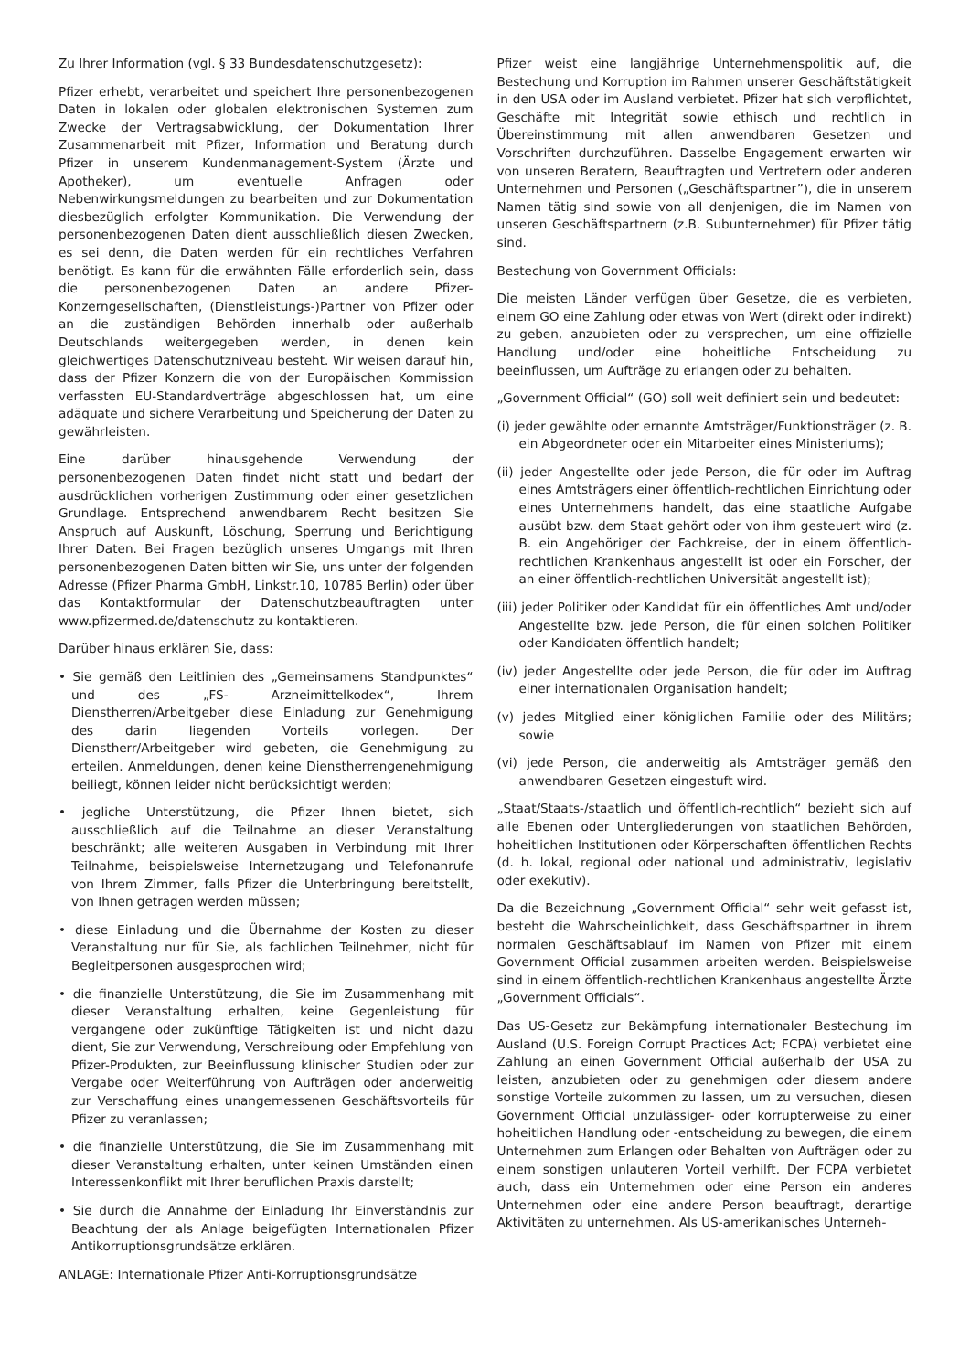Zu Ihrer Information (vgl. § 33 Bundesdatenschutzgesetz):
Pfizer erhebt, verarbeitet und speichert Ihre personenbezogenen Daten in lokalen oder globalen elektronischen Systemen zum Zwecke der Vertragsabwicklung, der Dokumentation Ihrer Zusammenarbeit mit Pfizer, Information und Beratung durch Pfizer in unserem Kundenmanagement-System (Ärzte und Apotheker), um eventuelle Anfragen oder Nebenwirkungsmeldungen zu bearbeiten und zur Dokumentation diesbezüglich erfolgter Kommunikation. Die Verwendung der personenbezogenen Daten dient ausschließlich diesen Zwecken, es sei denn, die Daten werden für ein rechtliches Verfahren benötigt. Es kann für die erwähnten Fälle erforderlich sein, dass die personenbezogenen Daten an andere Pfizer-Konzerngesellschaften, (Dienstleistungs-)Partner von Pfizer oder an die zuständigen Behörden innerhalb oder außerhalb Deutschlands weitergegeben werden, in denen kein gleichwertiges Datenschutzniveau besteht. Wir weisen darauf hin, dass der Pfizer Konzern die von der Europäischen Kommission verfassten EU-Standardverträge abgeschlossen hat, um eine adäquate und sichere Verarbeitung und Speicherung der Daten zu gewährleisten.
Eine darüber hinausgehende Verwendung der personenbezogenen Daten findet nicht statt und bedarf der ausdrücklichen vorherigen Zustimmung oder einer gesetzlichen Grundlage. Entsprechend anwendbarem Recht besitzen Sie Anspruch auf Auskunft, Löschung, Sperrung und Berichtigung Ihrer Daten. Bei Fragen bezüglich unseres Umgangs mit Ihren personenbezogenen Daten bitten wir Sie, uns unter der folgenden Adresse (Pfizer Pharma GmbH, Linkstr.10, 10785 Berlin) oder über das Kontaktformular der Datenschutzbeauftragten unter www.pfizermed.de/datenschutz zu kontaktieren.
Darüber hinaus erklären Sie, dass:
• Sie gemäß den Leitlinien des „Gemeinsamens Standpunktes“ und des „FS- Arzneimittelkodex“, Ihrem Dienstherren/Arbeitgeber diese Einladung zur Genehmigung des darin liegenden Vorteils vorlegen. Der Dienstherr/Arbeitgeber wird gebeten, die Genehmigung zu erteilen. Anmeldungen, denen keine Dienstherrengenehmigung beiliegt, können leider nicht berücksichtigt werden;
• jegliche Unterstützung, die Pfizer Ihnen bietet, sich ausschließlich auf die Teilnahme an dieser Veranstaltung beschränkt; alle weiteren Ausgaben in Verbindung mit Ihrer Teilnahme, beispielsweise Internetzugang und Telefonanrufe von Ihrem Zimmer, falls Pfizer die Unterbringung bereitstellt, von Ihnen getragen werden müssen;
• diese Einladung und die Übernahme der Kosten zu dieser Veranstaltung nur für Sie, als fachlichen Teilnehmer, nicht für Begleitpersonen ausgesprochen wird;
• die finanzielle Unterstützung, die Sie im Zusammenhang mit dieser Veranstaltung erhalten, keine Gegenleistung für vergangene oder zukünftige Tätigkeiten ist und nicht dazu dient, Sie zur Verwendung, Verschreibung oder Empfehlung von Pfizer-Produkten, zur Beeinflussung klinischer Studien oder zur Vergabe oder Weiterführung von Aufträgen oder anderweitig zur Verschaffung eines unangemessenen Geschäftsvorteils für Pfizer zu veranlassen;
• die finanzielle Unterstützung, die Sie im Zusammenhang mit dieser Veranstaltung erhalten, unter keinen Umständen einen Interessenkonflikt mit Ihrer beruflichen Praxis darstellt;
• Sie durch die Annahme der Einladung Ihr Einverständnis zur Beachtung der als Anlage beigefügten Internationalen Pfizer Antikorruptionsgrundsätze erklären.
ANLAGE: Internationale Pfizer Anti-Korruptionsgrundsätze
Pfizer weist eine langjährige Unternehmenspolitik auf, die Bestechung und Korruption im Rahmen unserer Geschäftstätigkeit in den USA oder im Ausland verbietet. Pfizer hat sich verpflichtet, Geschäfte mit Integrität sowie ethisch und rechtlich in Übereinstimmung mit allen anwendbaren Gesetzen und Vorschriften durchzuführen. Dasselbe Engagement erwarten wir von unseren Beratern, Beauftragten und Vertretern oder anderen Unternehmen und Personen („Geschäftspartner”), die in unserem Namen tätig sind sowie von all denjenigen, die im Namen von unseren Geschäftspartnern (z.B. Subunternehmer) für Pfizer tätig sind.
Bestechung von Government Officials:
Die meisten Länder verfügen über Gesetze, die es verbieten, einem GO eine Zahlung oder etwas von Wert (direkt oder indirekt) zu geben, anzubieten oder zu versprechen, um eine offizielle Handlung und/oder eine hoheitliche Entscheidung zu beeinflussen, um Aufträge zu erlangen oder zu behalten.
„Government Official“ (GO) soll weit definiert sein und bedeutet:
(i) jeder gewählte oder ernannte Amtsträger/Funktionsträger (z. B. ein Abgeordneter oder ein Mitarbeiter eines Ministeriums);
(ii) jeder Angestellte oder jede Person, die für oder im Auftrag eines Amtsträgers einer öffentlich-rechtlichen Einrichtung oder eines Unternehmens handelt, das eine staatliche Aufgabe ausübt bzw. dem Staat gehört oder von ihm gesteuert wird (z. B. ein Angehöriger der Fachkreise, der in einem öffentlich-rechtlichen Krankenhaus angestellt ist oder ein Forscher, der an einer öffentlich-rechtlichen Universität angestellt ist);
(iii) jeder Politiker oder Kandidat für ein öffentliches Amt und/oder Angestellte bzw. jede Person, die für einen solchen Politiker oder Kandidaten öffentlich handelt;
(iv) jeder Angestellte oder jede Person, die für oder im Auftrag einer internationalen Organisation handelt;
(v) jedes Mitglied einer königlichen Familie oder des Militärs; sowie
(vi) jede Person, die anderweitig als Amtsträger gemäß den anwendbaren Gesetzen eingestuft wird.
„Staat/Staats-/staatlich und öffentlich-rechtlich“ bezieht sich auf alle Ebenen oder Untergliederungen von staatlichen Behörden, hoheitlichen Institutionen oder Körperschaften öffentlichen Rechts (d. h. lokal, regional oder national und administrativ, legislativ oder exekutiv).
Da die Bezeichnung „Government Official“ sehr weit gefasst ist, besteht die Wahrscheinlichkeit, dass Geschäftspartner in ihrem normalen Geschäftsablauf im Namen von Pfizer mit einem Government Official zusammen arbeiten werden. Beispielsweise sind in einem öffentlich-rechtlichen Krankenhaus angestellte Ärzte „Government Officials“.
Das US-Gesetz zur Bekämpfung internationaler Bestechung im Ausland (U.S. Foreign Corrupt Practices Act; FCPA) verbietet eine Zahlung an einen Government Official außerhalb der USA zu leisten, anzubieten oder zu genehmigen oder diesem andere sonstige Vorteile zukommen zu lassen, um zu versuchen, diesen Government Official unzulässiger- oder korrupterweise zu einer hoheitlichen Handlung oder -entscheidung zu bewegen, die einem Unternehmen zum Erlangen oder Behalten von Aufträgen oder zu einem sonstigen unlauteren Vorteil verhilft. Der FCPA verbietet auch, dass ein Unternehmen oder eine Person ein anderes Unternehmen oder eine andere Person beauftragt, derartige Aktivitäten zu unternehmen. Als US-amerikanisches Unterneh-